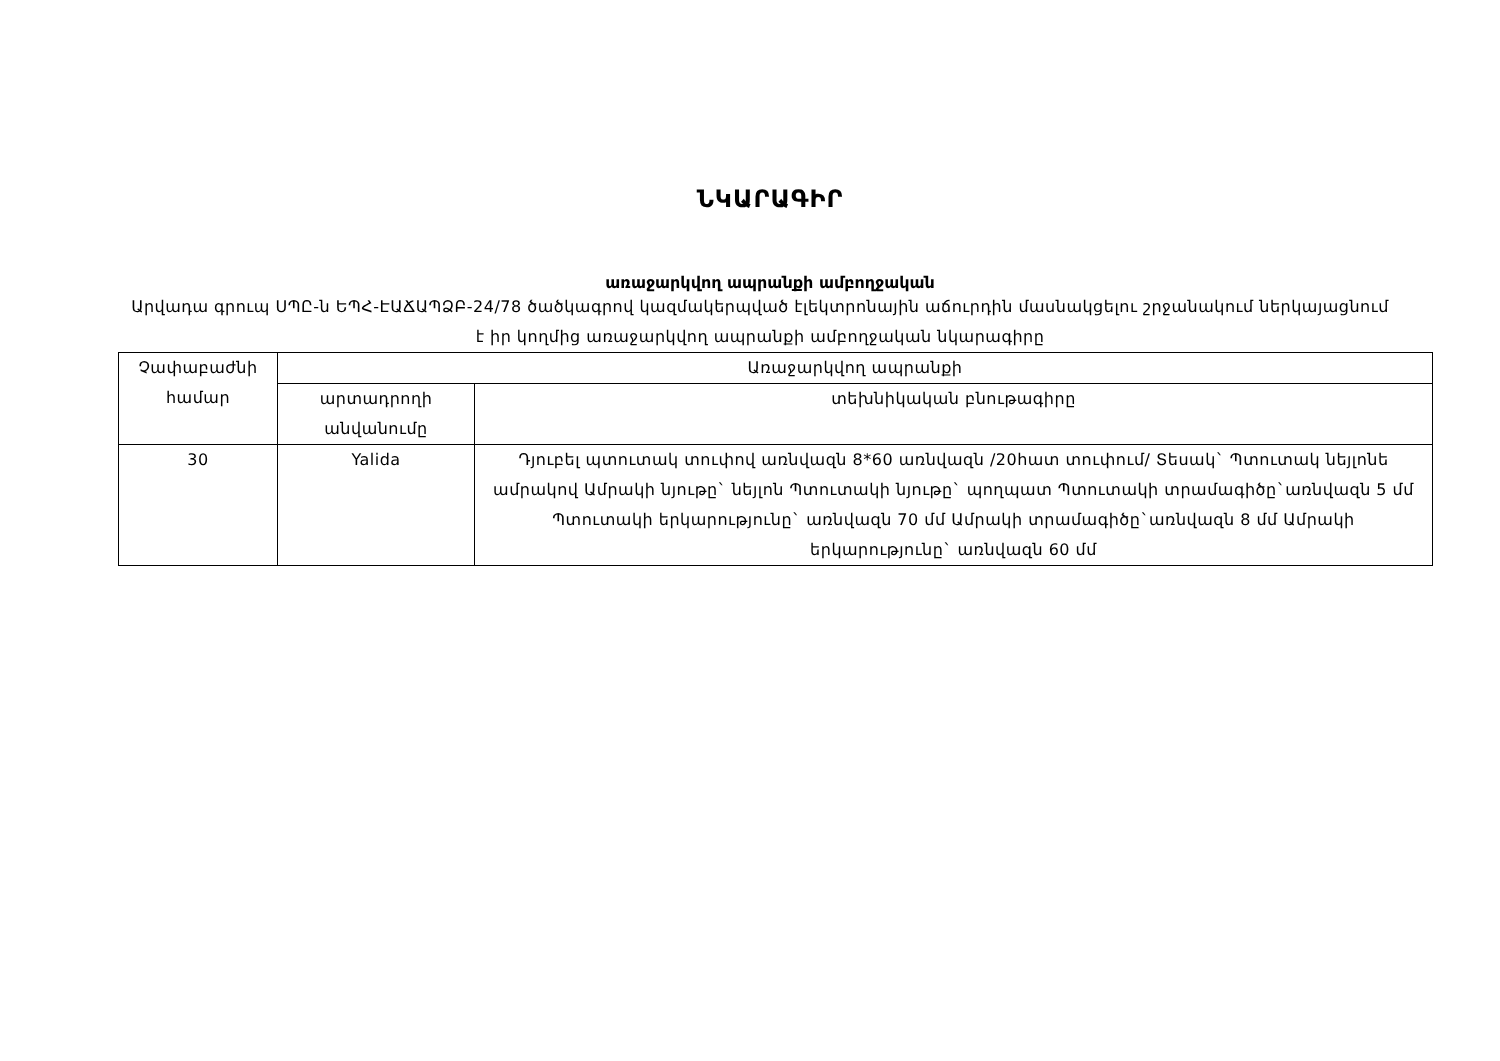ՆԿԱՐԱԳԻՐ
առաջարկվող ապրանքի ամբողջական
Արվադա գրուպ ՍՊԸ-ն ԵՊՀ-ԷԱՃԱՊՁԲ-24/78 ծածկագրով կազմակերպված էլեկտրոնային աճուրդին մասնակցելու շրջանակում ներկայացնում է իր կողմից առաջարկվող ապրանքի ամբողջական նկարագիրը
| Չափաբաժնի համար | Առաջարկվող ապրանքի | |
| --- | --- | --- |
| | արտադրողի անվանումը | տեխնիկական բնութագիրը |
| 30 | Yalida | Դյուբել պտուտակ տուփով առնվազն 8*60 առնվազն /20հատ տուփում/ Տեսակ` Պտուտակ նեյլոնե ամրակով Ամրակի նյութը` նեյլոն Պտուտակի նյութը` պողպատ Պտուտակի տրամագիծը`առնվազն 5 մմ Պտուտակի երկարությունը` առնվազն 70 մմ Ամրակի տրամագիծը`առնվազն 8 մմ Ամրակի երկարությունը` առնվազն 60 մմ |